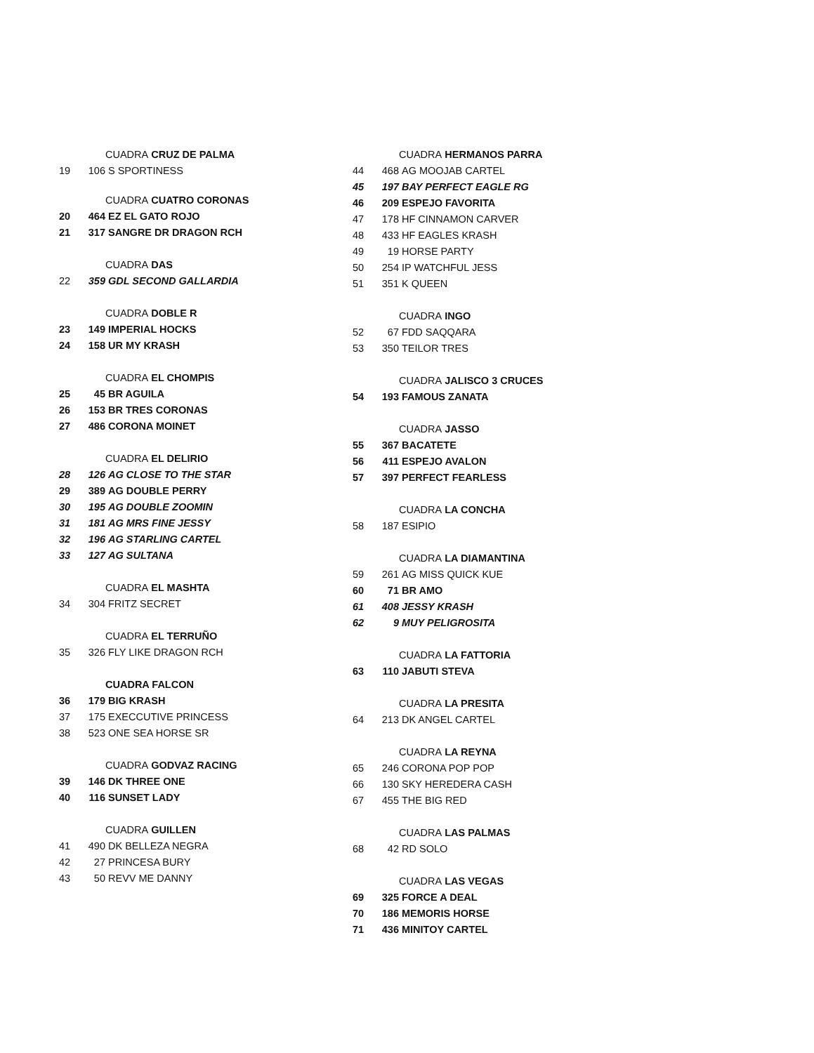CUADRA CRUZ DE PALMA
19 106 S SPORTINESS
CUADRA CUATRO CORONAS
20 464 EZ EL GATO ROJO
21 317 SANGRE DR DRAGON RCH
CUADRA DAS
22 359 GDL SECOND GALLARDIA
CUADRA DOBLE R
23 149 IMPERIAL HOCKS
24 158 UR MY KRASH
CUADRA EL CHOMPIS
25 45 BR AGUILA
26 153 BR TRES CORONAS
27 486 CORONA MOINET
CUADRA EL DELIRIO
28 126 AG CLOSE TO THE STAR
29 389 AG DOUBLE PERRY
30 195 AG DOUBLE ZOOMIN
31 181 AG MRS FINE JESSY
32 196 AG STARLING CARTEL
33 127 AG SULTANA
CUADRA EL MASHTA
34 304 FRITZ SECRET
CUADRA EL TERRUÑO
35 326 FLY LIKE DRAGON RCH
CUADRA FALCON
36 179 BIG KRASH
37 175 EXECCUTIVE PRINCESS
38 523 ONE SEA HORSE SR
CUADRA GODVAZ RACING
39 146 DK THREE ONE
40 116 SUNSET LADY
CUADRA GUILLEN
41 490 DK BELLEZA NEGRA
42 27 PRINCESA BURY
43 50 REVV ME DANNY
CUADRA HERMANOS PARRA
44 468 AG MOOJAB CARTEL
45 197 BAY PERFECT EAGLE RG
46 209 ESPEJO FAVORITA
47 178 HF CINNAMON CARVER
48 433 HF EAGLES KRASH
49 19 HORSE PARTY
50 254 IP WATCHFUL JESS
51 351 K QUEEN
CUADRA INGO
52 67 FDD SAQQARA
53 350 TEILOR TRES
CUADRA JALISCO 3 CRUCES
54 193 FAMOUS ZANATA
CUADRA JASSO
55 367 BACATETE
56 411 ESPEJO AVALON
57 397 PERFECT FEARLESS
CUADRA LA CONCHA
58 187 ESIPIO
CUADRA LA DIAMANTINA
59 261 AG MISS QUICK KUE
60 71 BR AMO
61 408 JESSY KRASH
62 9 MUY PELIGROSITA
CUADRA LA FATTORIA
63 110 JABUTI STEVA
CUADRA LA PRESITA
64 213 DK ANGEL CARTEL
CUADRA LA REYNA
65 246 CORONA POP POP
66 130 SKY HEREDERA CASH
67 455 THE BIG RED
CUADRA LAS PALMAS
68 42 RD SOLO
CUADRA LAS VEGAS
69 325 FORCE A DEAL
70 186 MEMORIS HORSE
71 436 MINITOY CARTEL